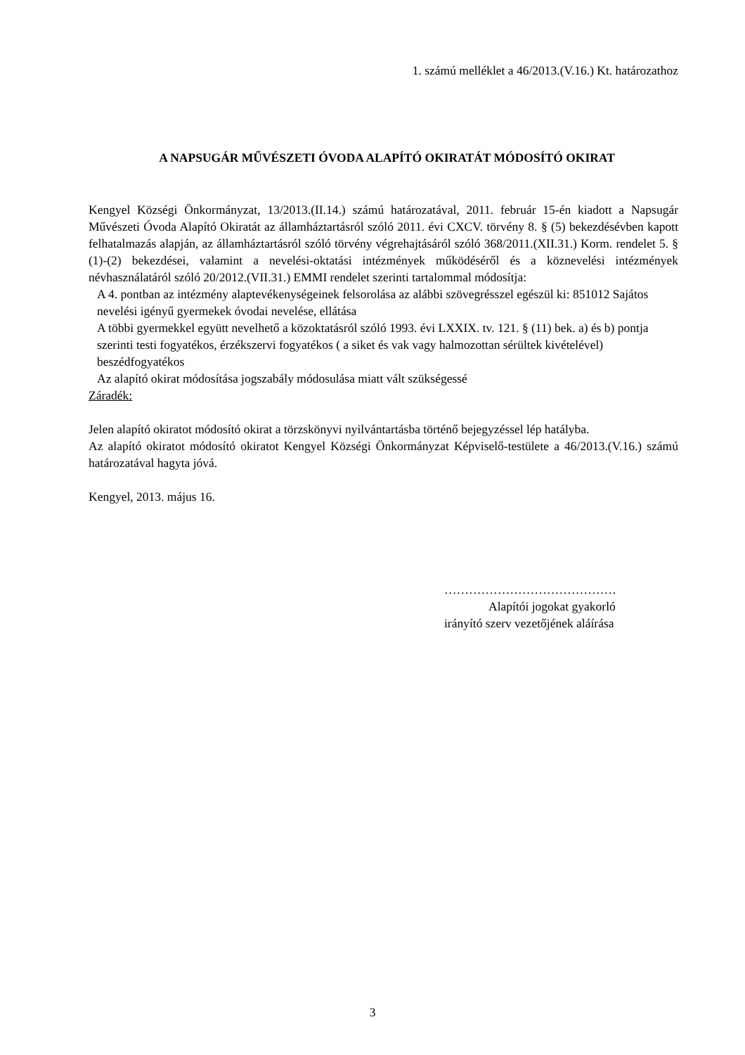1. számú melléklet a 46/2013.(V.16.) Kt. határozathoz
A NAPSUGÁR MŰVÉSZETI ÓVODA ALAPÍTÓ OKIRATÁT MÓDOSÍTÓ OKIRAT
Kengyel Községi Önkormányzat, 13/2013.(II.14.) számú határozatával, 2011. február 15-én kiadott a Napsugár Művészeti Óvoda Alapító Okiratát az államháztartásról szóló 2011. évi CXCV. törvény 8. § (5) bekezdésévben kapott felhatalmazás alapján, az államháztartásról szóló törvény végrehajtásáról szóló 368/2011.(XII.31.) Korm. rendelet 5. § (1)-(2) bekezdései, valamint a nevelési-oktatási intézmények működéséről és a köznevelési intézmények névhasználatáról szóló 20/2012.(VII.31.) EMMI rendelet szerinti tartalommal módosítja:
A 4. pontban az intézmény alaptevékenységeinek felsorolása az alábbi szövegrésszel egészül ki: 851012 Sajátos nevelési igényű gyermekek óvodai nevelése, ellátása
A többi gyermekkel együtt nevelhető a közoktatásról szóló 1993. évi LXXIX. tv. 121. § (11) bek. a) és b) pontja szerinti testi fogyatékos, érzékszervi fogyatékos ( a siket és vak vagy halmozottan sérültek kivételével) beszédfogyatékos
Az alapító okirat módosítása jogszabály módosulása miatt vált szükségessé
Záradék:
Jelen alapító okiratot módosító okirat a törzskönyvi nyilvántartásba történő bejegyzéssel lép hatályba.
Az alapító okiratot módosító okiratot Kengyel Községi Önkormányzat Képviselő-testülete a 46/2013.(V.16.) számú határozatával hagyta jóvá.
Kengyel, 2013. május 16.
……………………………………
Alapítói jogokat gyakorló
irányító szerv vezetőjének aláírása
3